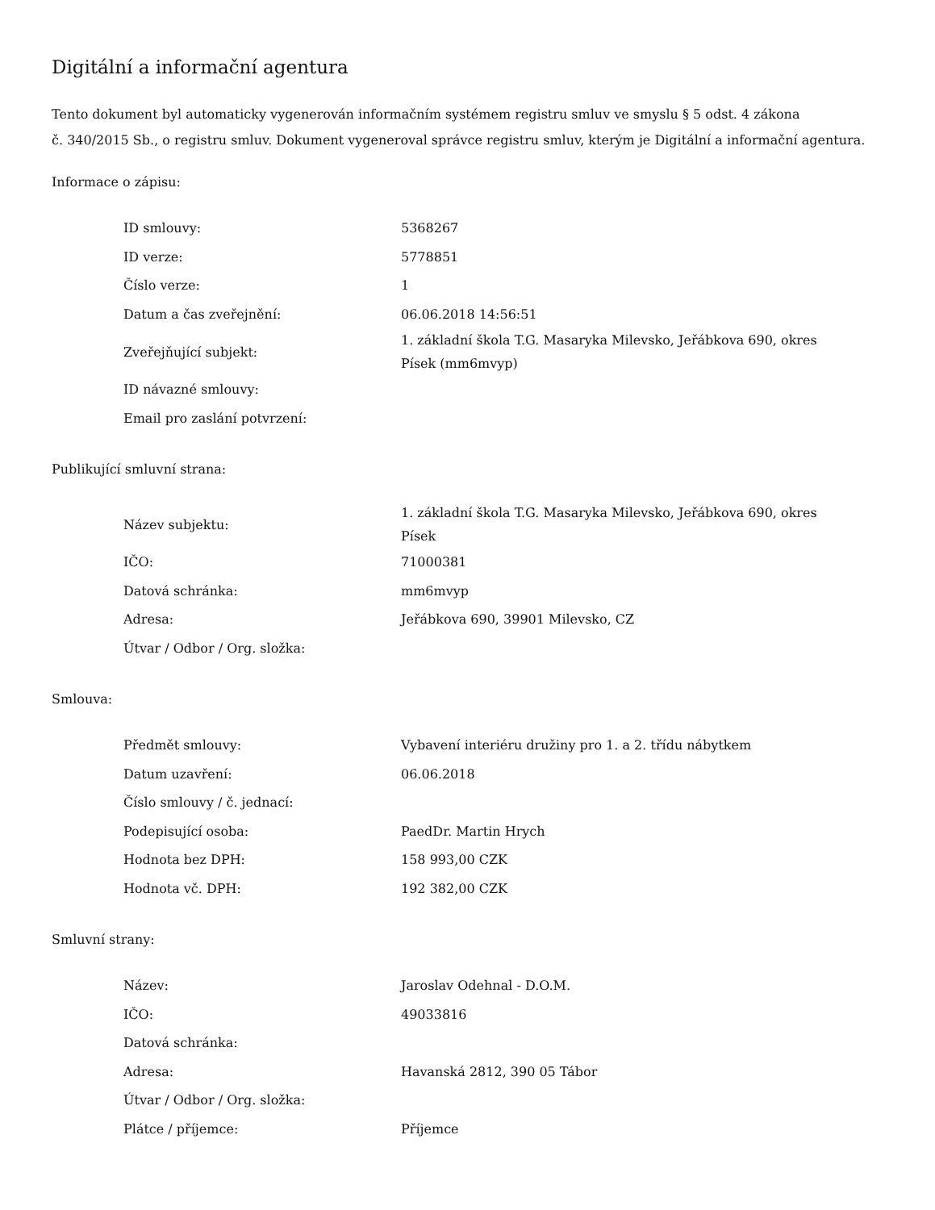Digitální a informační agentura
Tento dokument byl automaticky vygenerován informačním systémem registru smluv ve smyslu § 5 odst. 4 zákona
č. 340/2015 Sb., o registru smluv. Dokument vygeneroval správce registru smluv, kterým je Digitální a informační agentura.
Informace o zápisu:
| ID smlouvy: | 5368267 |
| ID verze: | 5778851 |
| Číslo verze: | 1 |
| Datum a čas zveřejnění: | 06.06.2018 14:56:51 |
| Zveřejňující subjekt: | 1. základní škola T.G. Masaryka Milevsko, Jeřábkova 690, okres Písek (mm6mvyp) |
| ID návazné smlouvy: | |
| Email pro zaslání potvrzení: | |
Publikující smluvní strana:
| Název subjektu: | 1. základní škola T.G. Masaryka Milevsko, Jeřábkova 690, okres Písek |
| IČO: | 71000381 |
| Datová schránka: | mm6mvyp |
| Adresa: | Jeřábkova 690, 39901 Milevsko, CZ |
| Útvar / Odbor / Org. složka: | |
Smlouva:
| Předmět smlouvy: | Vybavení interiéru družiny pro 1. a 2. třídu nábytkem |
| Datum uzavření: | 06.06.2018 |
| Číslo smlouvy / č. jednací: | |
| Podepisující osoba: | PaedDr. Martin Hrych |
| Hodnota bez DPH: | 158 993,00 CZK |
| Hodnota vč. DPH: | 192 382,00 CZK |
Smluvní strany:
| Název: | Jaroslav Odehnal - D.O.M. |
| IČO: | 49033816 |
| Datová schránka: | |
| Adresa: | Havanská 2812, 390 05 Tábor |
| Útvar / Odbor / Org. složka: | |
| Plátce / příjemce: | Příjemce |